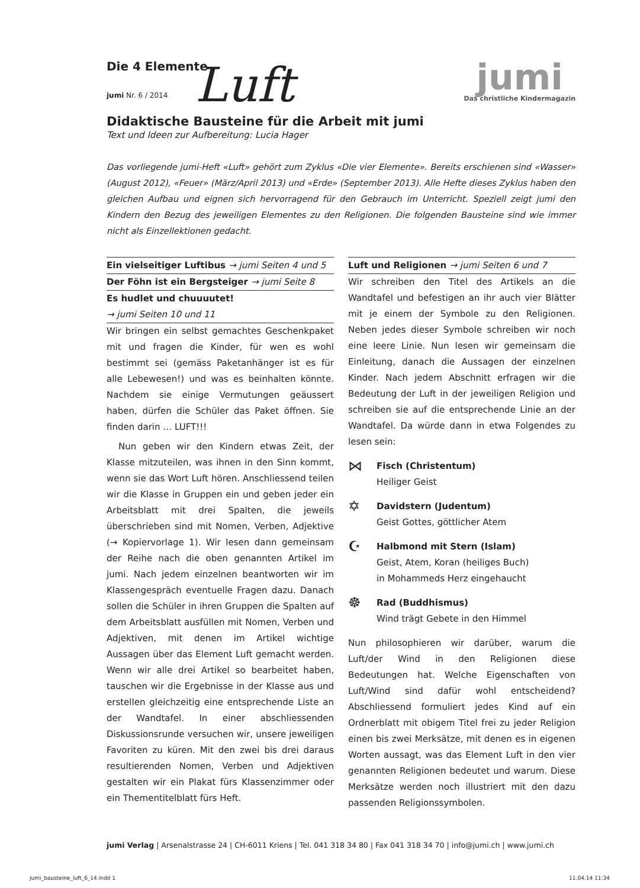Die 4 Elemente
Luft
jumi Nr. 6 / 2014
jumi
Das christliche Kindermagazin
Didaktische Bausteine für die Arbeit mit jumi
Text und Ideen zur Aufbereitung: Lucia Hager
Das vorliegende jumi-Heft «Luft» gehört zum Zyklus «Die vier Elemente». Bereits erschienen sind «Wasser» (August 2012), «Feuer» (März/April 2013) und «Erde» (September 2013). Alle Hefte dieses Zyklus haben den gleichen Aufbau und eignen sich hervorragend für den Gebrauch im Unterricht. Speziell zeigt jumi den Kindern den Bezug des jeweiligen Elementes zu den Religionen. Die folgenden Bausteine sind wie immer nicht als Einzellektionen gedacht.
Ein vielseitiger Luftibus → jumi Seiten 4 und 5
Der Föhn ist ein Bergsteiger → jumi Seite 8
Es hudlet und chuuuutet!
→ jumi Seiten 10 und 11
Wir bringen ein selbst gemachtes Geschenkpaket mit und fragen die Kinder, für wen es wohl bestimmt sei (gemäss Paketanhänger ist es für alle Lebewesen!) und was es beinhalten könnte. Nachdem sie einige Vermutungen geäussert haben, dürfen die Schüler das Paket öffnen. Sie finden darin … LUFT!!!
Nun geben wir den Kindern etwas Zeit, der Klasse mitzuteilen, was ihnen in den Sinn kommt, wenn sie das Wort Luft hören. Anschliessend teilen wir die Klasse in Gruppen ein und geben jeder ein Arbeitsblatt mit drei Spalten, die jeweils überschrieben sind mit Nomen, Verben, Adjektive (→ Kopiervorlage 1). Wir lesen dann gemeinsam der Reihe nach die oben genannten Artikel im jumi. Nach jedem einzelnen beantworten wir im Klassengespräch eventuelle Fragen dazu. Danach sollen die Schüler in ihren Gruppen die Spalten auf dem Arbeitsblatt ausfüllen mit Nomen, Verben und Adjektiven, mit denen im Artikel wichtige Aussagen über das Element Luft gemacht werden. Wenn wir alle drei Artikel so bearbeitet haben, tauschen wir die Ergebnisse in der Klasse aus und erstellen gleichzeitig eine entsprechende Liste an der Wandtafel. In einer abschliessenden Diskussionsrunde versuchen wir, unsere jeweiligen Favoriten zu küren. Mit den zwei bis drei daraus resultierenden Nomen, Verben und Adjektiven gestalten wir ein Plakat fürs Klassenzimmer oder ein Thementitelblatt fürs Heft.
Luft und Religionen → jumi Seiten 6 und 7
Wir schreiben den Titel des Artikels an die Wandtafel und befestigen an ihr auch vier Blätter mit je einem der Symbole zu den Religionen. Neben jedes dieser Symbole schreiben wir noch eine leere Linie. Nun lesen wir gemeinsam die Einleitung, danach die Aussagen der einzelnen Kinder. Nach jedem Abschnitt erfragen wir die Bedeutung der Luft in der jeweiligen Religion und schreiben sie auf die entsprechende Linie an der Wandtafel. Da würde dann in etwa Folgendes zu lesen sein:
⋈
Fisch (Christentum)
Heiliger Geist
✡
Davidstern (Judentum)
Geist Gottes, göttlicher Atem
☪
Halbmond mit Stern (Islam)
Geist, Atem, Koran (heiliges Buch)
in Mohammeds Herz eingehaucht
☸
Rad (Buddhismus)
Wind trägt Gebete in den Himmel
Nun philosophieren wir darüber, warum die Luft/der Wind in den Religionen diese Bedeutungen hat. Welche Eigenschaften von Luft/Wind sind dafür wohl entscheidend? Abschliessend formuliert jedes Kind auf ein Ordnerblatt mit obigem Titel frei zu jeder Religion einen bis zwei Merksätze, mit denen es in eigenen Worten aussagt, was das Element Luft in den vier genannten Religionen bedeutet und warum. Diese Merksätze werden noch illustriert mit den dazu passenden Religionssymbolen.
jumi Verlag | Arsenalstrasse 24 | CH-6011 Kriens | Tel. 041 318 34 80 | Fax 041 318 34 70 | info@jumi.ch | www.jumi.ch
jumi_bausteine_luft_6_14.indd 1 11.04.14 11:34